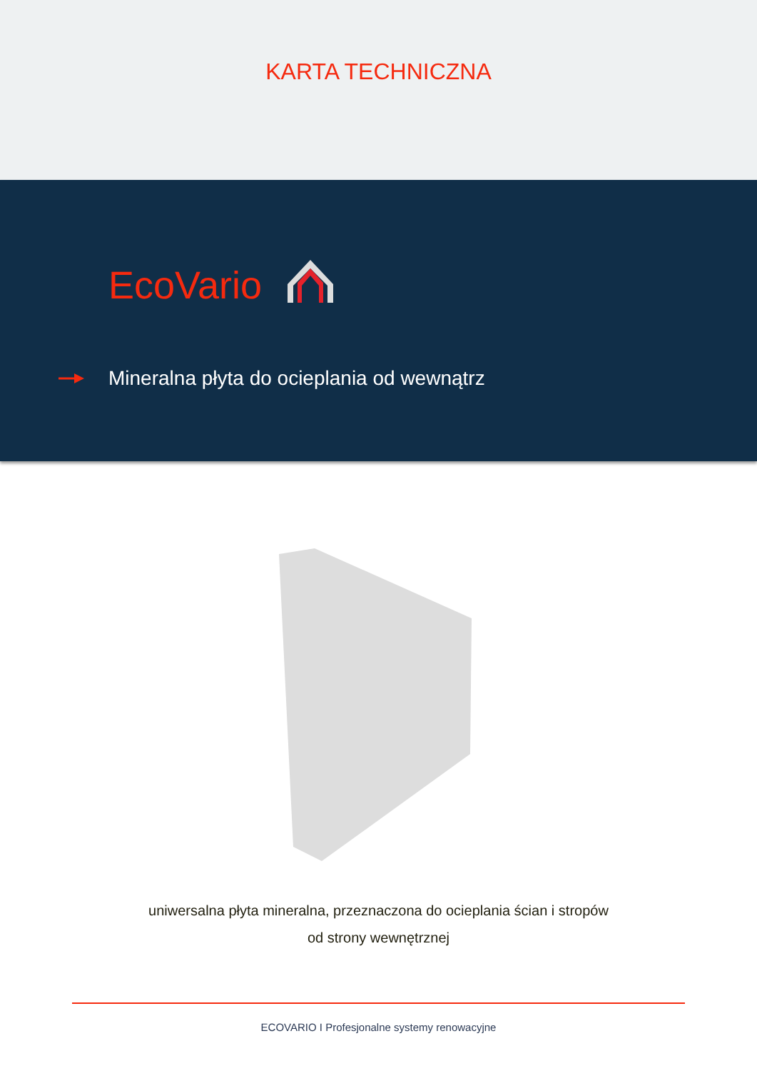KARTA TECHNICZNA
EcoVario
Mineralna płyta do ocieplania od wewnątrz
uniwersalna płyta mineralna, przeznaczona do ocieplania ścian i stropów
od strony wewnętrznej
ECOVARIO I Profesjonalne systemy renowacyjne